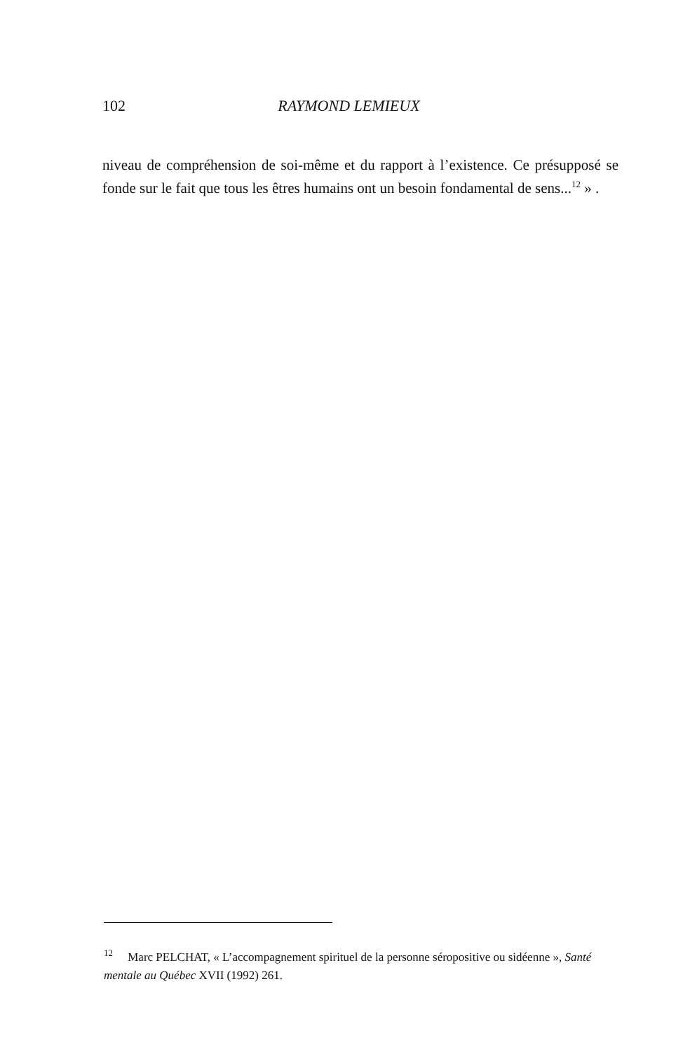102
RAYMOND LEMIEUX
niveau de compréhension de soi-même et du rapport à l’existence. Ce pré­supposé se fonde sur le fait que tous les êtres humains ont un besoin fondamental de sens...<sup>12</sup> » .
<sup>12</sup> Marc PELCHAT, « L’accompagnement spirituel de la personne séropositive ou sidéenne », Santé mentale au Québec XVII (1992) 261.